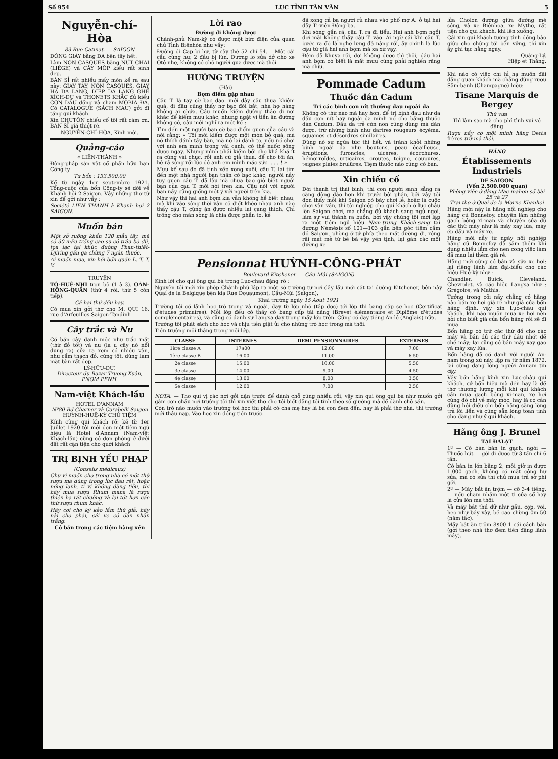Số 954 LỤC TỈNH TÂN VĂN 5
Nguyễn-chí-Hòa
83 Rue Catinat. — SAIGON
ĐÓNG GIÀY bằng DA bên tây hết.
Làm NÓN CASQUES bằng NÚT CHAI (LIÈGE) và CÂY MÓP kiểu rất sinh đẹp.
BÁN SỈ rất nhiều mấy món kể ra sau này: GIAY TÂY, NÓN CASQUES, GIAY HẠ DA LÁNG, DIÉP DA LÁNG GHẾ XÍCH-ĐU và THONETS KHẮC đủ kiểu CON DẤU đồng và chạm MỘBIA ĐÁ. Có CATALOGUE (SÁCH MAU) gởi đi tặng quí khách.
Xin CHƯTÔN chiếu cố tôi rất cám ơn. BÁN SỈ giá thiệt rẻ.
NGUYỄN-CHÍ-HÒA, Kính mời.
Quảng-cáo
« LIÊN-THÀNH »
Đông-pháp sản vật cổ phần hữu hạn Công ty
Tư bổn : 133.500.00
Kể từ ngày 1er septembre 1921. Tổng-cuộc của bổn Công-ty sẽ dời về Khánh hội 2 Saigon. Vậy những thơ từ xin để gởi như vầy :
Société LIEN THANH à Khanh hoi 2 SAIGON.
Muốn bán
Một sở ruộng khẩn 120 mẫu tây, mà có 30 mẫu trồng cao su có trâu bò đủ, tọa lạc tại khúc đường Phan-thiết-Djiring gần ga chừng 7 ngàn thước.
Ai muốn mua, xin hỏi bổn-quán L. T. T. V.
TRUYỆN
TÔ-HUỆ-NHI trọn bộ (1 à 3). OÁN-HỒNG-QUẦN (thứ 4 rồi, thứ 5 còn tiếp).
Cả hai thứ đều hay.
Có mua xin gởi thơ cho M. QUI 16, rue d'Arfeuilles Saigon-Tandinh
Cây trắc và Nu
Có bán cây danh mộc như trắc mặt (thứ đỏ tốt) và nu (là u cây nó nổi đụng ra) cửa ra xem có nhiều vân, như cẩm thạch đỏ, cứng tốt, dùng làm mặt bàn rất đẹp.
LÝ-HỮU-DƯ.
Directeur du Bazar Truong-Xuân, PNOM PENH.
Nam-việt Khách-lầu
HOTEL D'ANNAM
Nº80 Bd Charner và Carabelli Saigon
HUỲNH-HUỆ-KỲ CHỦ TIỆM
Kính cùng qui khách rõ: kể từ 1er Juillet 1920 tôi mới dọn một tiệm ngủ hiệu là Hotel d'Annam (Nam-việt Khách-lầu) cũng có dọn phòng ở dưới đất rất cận tiện cho quới khách
TRỊ BỊNH YẾU PHẠP
(Conseils médicaux)
Chư vị muốn cho trong nhà có một thứ rượu mà dùng trong lúc đau rét, hoặc nóng lạnh, tì vị không đặng tiêu, thì hãy mua rượu Rhum mana là rượu thiên hạ rất chuộng và lại tốt hơn các thứ rượu rhum khác.
Hãy coi cho kỹ kẻo lầm thứ giả, hãy nài cho phải, cái ve có dán nhãn trắng.
Có bán trong các tiệm hàng xén
Lời rao
Đường đi không được
Chánh-phủ Nam-kỳ có được một bức điện của quan chủ Tỉnh Biênhòa như vầy:
Đường đi Cap bị hư, từ cây thẻ 52 chí 54.— Một cái cầu cũng hư, 2 đầu bị lún. Đường lo sửa dở cho xe Ôtô nhẹ, không có chỗ người qua được mà thôi.
HƯỚNG TRUYỆN
(Hài)
Bợm điếm gặp nhau
Cậu T. là tay cờ bạc dạo. mới đây cậu thua khiêm quá, đi đâu cũng thấy nơ bạc đòi bắt, nhà họ hàng không ai chứa. Cậu muốn kiếm đường tháo đi nơi khác để kiếm mưu khác, nhưng ngặt vì tiền ăn đường không có, cậu mới nghĩ ra một kế :
Tìm đến một người bạn cờ bạc điếm quen của cậu và nói rằng: « Tôi mới kiếm được một món bở quá, mà nó thích đánh tầy bàn, mà nó lại đánh to, nếu nó chơi với anh em mình trong vài canh, có thể nuốc sống được ngay. Nhưng mình phải kiếm bồi cho khá khá ít ra cũng vài chục, rồi anh cứ giả thua, để cho tôi ăn, hễ rã sòng rồi lúc đó anh em mình mặc sức. . . . ! »
Mưu kế sau đó đã tính xếp xong xuôi, cậu T. lại tìm đến một nhà người bạn thân cờ bạc khác, người nầy tuy quen cậu T. đã lâu mà chưa bao giờ biết người bạn của cậu T. mới nói trên kia. Cậu nói với người bạn nầy cũng giống một ý với người trên kia.
Như vậy thì hai anh bợm kia vẫn không hề biết nhau, mà khi vào sòng thời vẫn cố diết khéo nhau anh nào thấy cậu T. cũng ăn được nhiều lại càng thích. Chỉ trông cho mãn sòng là chia được phần to, kẻ
đã xong cả ba người rủ nhau vào phố mợ A. ở tại hai dãy Ti-viên Đông-ba.
Khi sòng gần rã, cậu T. ra đi tiểu. Hai anh bợm ngồi đợi mãi không thấy cậu T. vào. Ai ngờ cái khi cậu T. bước ra đó là nghe lưng đã nặng rồi, ấy chính là lúc cậu từ giã hai anh bợm mà xa xứ vậy.
Đêm đã khuya rồi, đợi không được thì thôi, dầu hai anh bợm có biết là mắt mưu cũng phải nghiến răng mà chịu.
Pommade Cadum
Thuốc dán Cadum
Trị các bịnh con nít thường đau ngoài da
Không có thứ nào mà hay hơn, để trị bịnh đau như da đầu con nít hay ngoài da mình nổ cho bằng thuốc dán Cadum. Dầu da trẻ còn non cũng dùng mà dán được, trừ những bịnh như dartres rougeurs écyéma, squames et désordres similaires.
Dùng nó sự ngứa tức thì hết, và tránh khỏi những bịnh ngoài da như boutons, peau écailleuse, éruptions, furoncles, ulcères, écorchures, hémorroïdes, urticaires, croutes, teigne, coupures, teignes plaies brulûres. Tiệm thuốc nào cũng có bán.
Xin chiếu cố
Đời thạnh trị thái bình, thì con người sanh sẵng ra càng đông đảo hơn khi trước bội phần, bởi vậy tôi đòn thấy mỗi khi Saigon có bày chơi lễ, hoặc là cuộc chơi vân vân, thì tội nghiệp cho quí khách ở lục châu lên Saigon chơi, mà chẳng đủ khách sạng ngủ ngơi, làm sự vui thành ra buồn, bởi vậy chúng tôi mới lập ra một tiệm ngủ hiệu Nam-trung Khách-sạng tại đường Némésis số 101—103 gần bên góc tiệm cầm đồ Saigon, phòng ở tứ phía theo mặt đường đi, rộng rãi mát mẻ tứ bề bà vậy yên tịnh, lại gần các mối đường xe
Pensionnat HUỲNH-CÔNG-PHÁT
Boulevard Kitchener. — Cầu-Múi (SAIGON)
Kính lời cho quí ông quí bà trong Lục-châu đặng rõ ;
Nguyện tôi mới xin phép Chánh-phủ lập ra một sở trường tư nơi dẫy lầu mới cất tại đường Kitchener, bên này Quai de la Belgique bên kia Rue Douaumont, Cầu-Múi (Saigon).
Khai trường ngày 15 Aout 1921
Trường tôi có lãnh học trò trong và ngoài, dạy từ lớp nhỏ (tập đọc) tới lớp thi bang cấp sơ học (Certificat d'études primaires). Mỗi lớp đều có thầy có bang cấp tài năng (Brevet élémentaire et Diplôme d'études complémentaires), và cũng có danh sư Langsa dạy trong mấy lớp trên. Cũng có dạy tiếng Ăn-lê (Anglais) nữa.
Trường tôi phát sách cho học và chịu tiền giặt ủi cho những trò học trong mà thôi.
Tiền trường mỗi tháng trong mỗi lớp.
| CLASSE | INTERNES | DEMI PENSIONNAIRES | EXTERNES |
| --- | --- | --- | --- |
| 1ère classe A | 17$00 | 12.00 | 7.00 |
| 1ère classe B | 16.00 | 11.00 | 6.50 |
| 2e classe | 15.00 | 10.00 | 5.50 |
| 3e classe | 14.00 | 9.00 | 4.50 |
| 4e classe | 13.00 | 8.00 | 3.50 |
| 5e classe | 12.00 | 7.00 | 2.50 |
NOTA. — Thơ qui vị các nơi gởi dặn trước để dành chỗ cũng nhiều rồi, vậy xin qui ông qui bà như muốn gởi gắm con cháu nơi trường tôi thì xin viết thơ cho tôi biết đặng tôi tính theo số giường mà để dành chỗ sẵn.
Còn trò nào muốn vào trường tôi học thì phải có cha mẹ hay là bà con đem đến, hay là phải thờ nhà, thì trường mới thâu nạp. Vào học xin đóng tiền trước.
lửa Cholon đường giữa đường mé sông, và xe Biênhoa, xe Mytho, rất tiện cho quí khách, khi lên xuống.
Cái xin quí khách tưởng tình đồng bào giúp cho chúng tôi bền vững, thì xin ấy ghi tạc hằng ngày.
Quảng-Lý.
Hiệp et Thắng.
Khi nào có việc chi hỉ hạ muốn đãi đằng quan-khách mà chẳng dùng rượu Sâm-banh (Champagne) hiệu:
Tisane Marquis de Bergey
Thứ vừa
Thì làm sao mà cho phỉ tình vui vẻ đặng
Rượu nầy có một mình hãng Denis frères trữ mà thôi.
HÃNG
Établissements Industriels
DE SAIGON
(Vốn 2.500.000 quan)
Phòng việc ở đàng Mac-mahon số bài 25 và 27
Trại thợ ở Quai de la Marne Khanhoi
Hãng mới nầy là hãng nối nghiệp cho hãng cũ Bonnefoy, chuyên làm những gạch bông xi-man và chuyên sửa đủ các thứ máy như là máy xay lúa, máy ép dầu và máy xe.
Hãng mới nầy từ ngày nối nghiệp hãng cũ Bonnefoy đã sắm thêm khí dụng nhiều lắm cho nên công việc làm đã mau lại thêm giá rẻ.
Hãng mới cũng có bán và sửa xe hơi; lại riêng lãnh làm đại-biểu cho các hiệu Huê-kỳ như :
Chandler, Buick, Cleveland, Chevrolet. và các hiệu Langsa như ; Grégoire, và Mathis.
Tưởng trong cõi nầy chẳng có hãng nào bán xe hơi giá rẻ như giá của bổn hãng định, vậy xin Lục-châu quí khách, khi nào muốn mua xe hơi nên hỏi cho biết giá của bổn hãng rồi sẽ đi mua.
Bổn hãng có trữ các thứ đồ cho các máy và bán đủ các thứ dầu nhớt để chế máy; lại cũng có bán máy xay gạo và máy xay lúa.
Bổn hãng đã có danh với người An-nam trong xứ này, lập ra từ năm 1872, lại cũng đặng lòng người Annam tin cậy.
Vậy bổn hãng kính xin Lục-châu quí khách, cứ bổn hiệu mà đến hay là đề thơ thương lượng mỗi khi quí khách cần mua gạch bông xi-man, xe hơi cùng đồ chi về máy móc, hay là có cần dùng hỏi điều chi bổn hãng sẵng lòng trả lời liền và cũng sẵn lòng toan tính cho đặng như ý quí khách.
Hãng ông J. Brunel
TẠI ĐALẠT
1º — Có bán bàn in gạch, ngói — Thuốc hút — gởi đi được từ 3 tấn chí 6 tấn.
Có bán in lớn bằng 2, mỗi giờ in được 1.000 gạch, không có mắt công hư sửa, mà có sửa thì chủ mua trả sở phí gởi.
2º — Máy bắt ăn trộm — cỡ 3-4 tiếng, — nếu chạm nhằm một ti cửa sổ hay là cửa lớn mà thôi.
Và máy bắt thú dữ như gấu, cọp, voi, heo như bầy vậy, bề cao chừng 0m.50 (năm tấc).
Mấy bắt ăn trộm 8$00 1 cái cách bán (gởi theo nhà thơ đem tiền đặng lãnh máy).